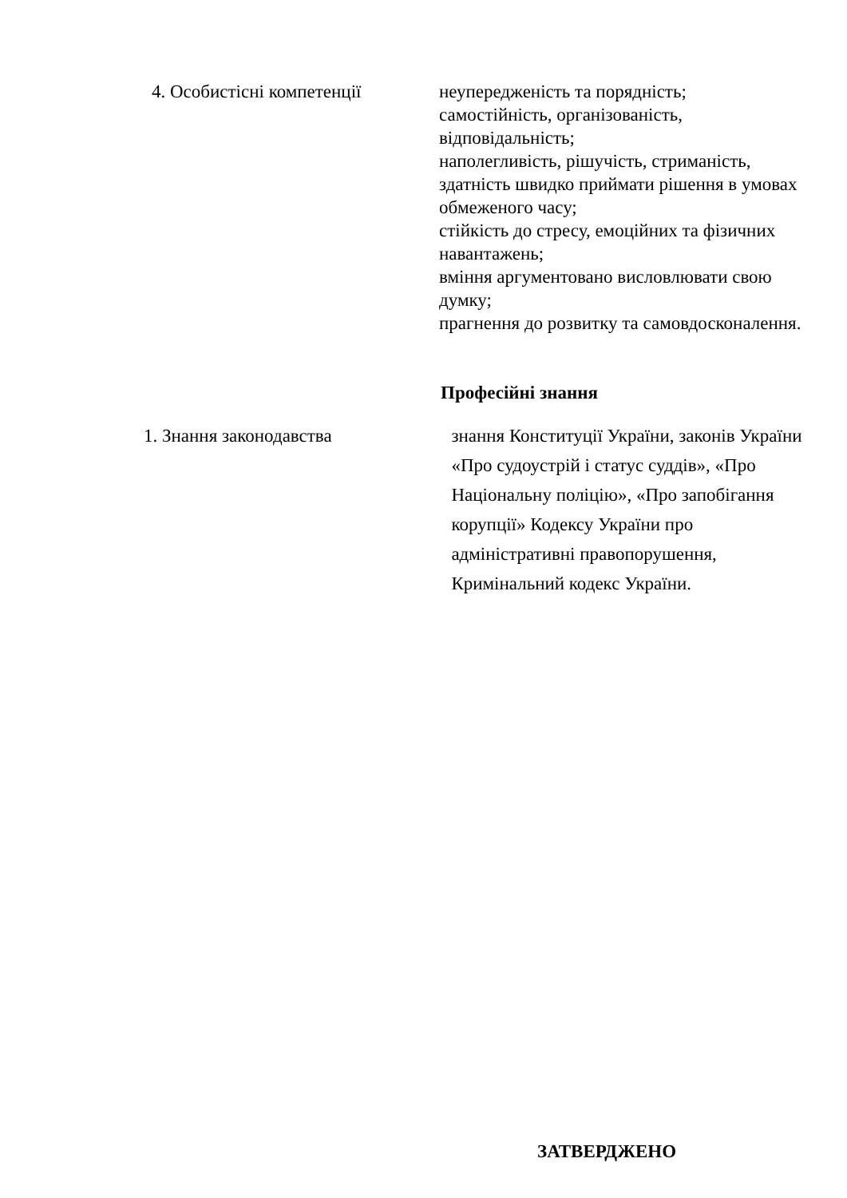| 4. Особистісні компетенції | неупередженість та порядність; самостійність, організованість, відповідальність; наполегливість, рішучість, стриманість, здатність швидко приймати рішення в умовах обмеженого часу; стійкість до стресу, емоційних та фізичних навантажень; вміння аргументовано висловлювати свою думку; прагнення до розвитку та самовдосконалення. |
Професійні знання
| 1. Знання законодавства | знання Конституції України, законів України «Про судоустрій і статус суддів», «Про Національну поліцію», «Про запобігання корупції» Кодексу України про адміністративні правопорушення, Кримінальний кодекс України. |
ЗАТВЕРДЖЕНО